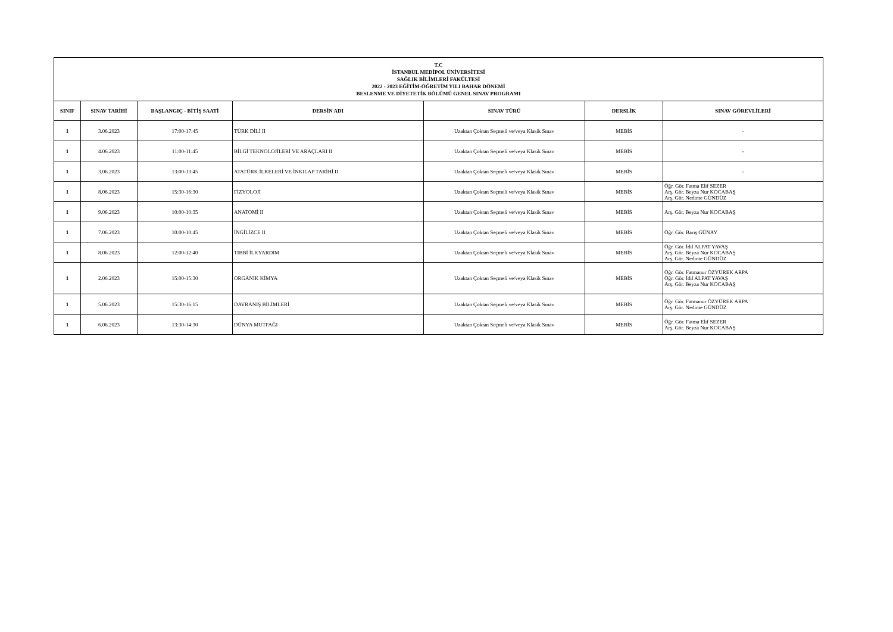| T.C İSTANBUL MEDİPOL ÜNİVERSİTESİ SAĞLIK BİLİMLERİ FAKÜLTESİ 2022 - 2023 EĞİTİM-ÖĞRETİM YILI BAHAR DÖNEMİ BESLENME VE DİYETETİK BÖLÜMÜ GENEL SINAV PROGRAMI | | | | | | |
| SINIF | SINAV TARİHİ | BAŞLANGIÇ - BİTİŞ SAATİ | DERSİN ADI | SINAV TÜRÜ | DERSLİK | SINAV GÖREVLİLERİ |
| 1 | 3.06.2023 | 17:00-17:45 | TÜRK DİLİ II | Uzaktan Çoktan Seçmeli ve/veya Klasik Sınav | MEBİS | - |
| 1 | 4.06.2023 | 11:00-11:45 | BİLGİ TEKNOLOJİLERİ VE ARAÇLARI II | Uzaktan Çoktan Seçmeli ve/veya Klasik Sınav | MEBİS | - |
| 1 | 3.06.2023 | 13:00-13:45 | ATATÜRK İLKELERİ VE İNKILAP TARİHİ II | Uzaktan Çoktan Seçmeli ve/veya Klasik Sınav | MEBİS | - |
| 1 | 8.06.2023 | 15:30-16:30 | FİZYOLOJİ | Uzaktan Çoktan Seçmeli ve/veya Klasik Sınav | MEBİS | Öğr. Gör. Fatma Elif SEZER Arş. Gör. Beyza Nur KOCABAŞ Arş. Gör. Nedime GÜNDÜZ |
| 1 | 9.06.2023 | 10:00-10:35 | ANATOMİ II | Uzaktan Çoktan Seçmeli ve/veya Klasik Sınav | MEBİS | Arş. Gör. Beyza Nur KOCABAŞ |
| 1 | 7.06.2023 | 10:00-10:45 | İNGİLİZCE II | Uzaktan Çoktan Seçmeli ve/veya Klasik Sınav | MEBİS | Öğr. Gör. Barış GÜNAY |
| 1 | 8.06.2023 | 12:00-12:40 | TIBBİ İLKYARDIM | Uzaktan Çoktan Seçmeli ve/veya Klasik Sınav | MEBİS | Öğr. Gör. İdil ALPAT YAVAŞ Arş. Gör. Beyza Nur KOCABAŞ Arş. Gör. Nedime GÜNDÜZ |
| 1 | 2.06.2023 | 15:00-15:30 | ORGANİK KİMYA | Uzaktan Çoktan Seçmeli ve/veya Klasik Sınav | MEBİS | Öğr. Gör. Fatmanur ÖZYÜREK ARPA Öğr. Gör. İdil ALPAT YAVAŞ Arş. Gör. Beyza Nur KOCABAŞ |
| 1 | 5.06.2023 | 15:30-16:15 | DAVRANIŞ BİLİMLERİ | Uzaktan Çoktan Seçmeli ve/veya Klasik Sınav | MEBİS | Öğr. Gör. Fatmanur ÖZYÜREK ARPA Arş. Gör. Nedime GÜNDÜZ |
| 1 | 6.06.2023 | 13:30-14:30 | DÜNYA MUTFAĞI | Uzaktan Çoktan Seçmeli ve/veya Klasik Sınav | MEBİS | Öğr. Gör. Fatma Elif SEZER Arş. Gör. Beyza Nur KOCABAŞ |